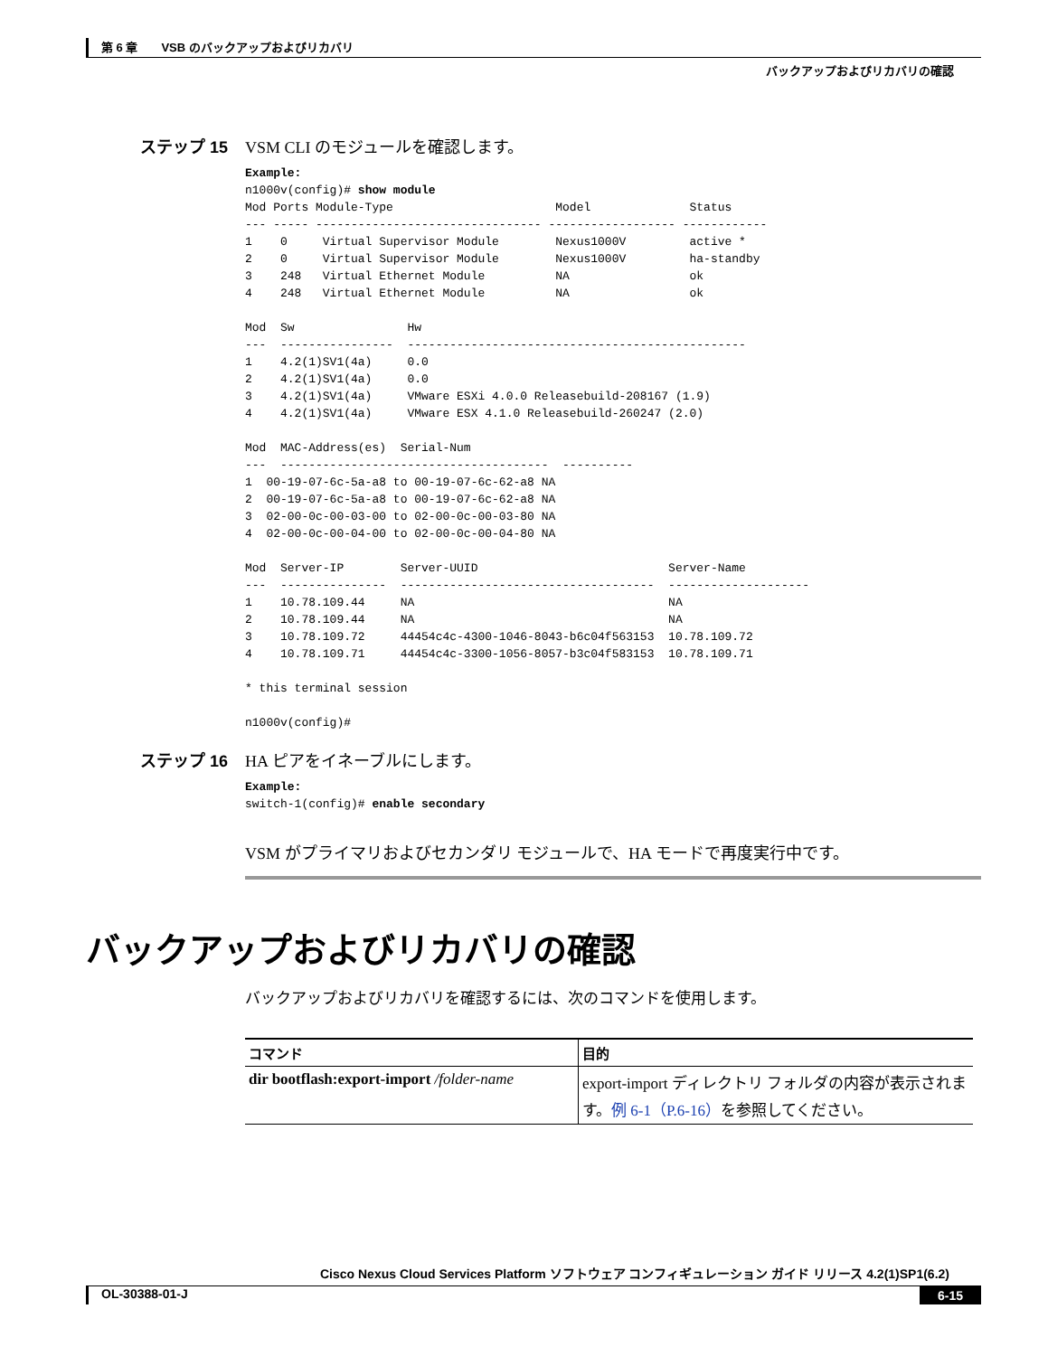第 6 章　　VSB のバックアップおよびリカバリ
バックアップおよびリカバリの確認
ステップ 15 VSM CLI のモジュールを確認します。
Example:
n1000v(config)# show module
Mod Ports Module-Type                       Model              Status
--- ----- -------------------------------- ------------------ ------------
1    0     Virtual Supervisor Module        Nexus1000V         active *
2    0     Virtual Supervisor Module        Nexus1000V         ha-standby
3    248   Virtual Ethernet Module          NA                 ok
4    248   Virtual Ethernet Module          NA                 ok

Mod  Sw                Hw
---  ----------------  ------------------------------------------------
1    4.2(1)SV1(4a)     0.0
2    4.2(1)SV1(4a)     0.0
3    4.2(1)SV1(4a)     VMware ESXi 4.0.0 Releasebuild-208167 (1.9)
4    4.2(1)SV1(4a)     VMware ESX 4.1.0 Releasebuild-260247 (2.0)

Mod  MAC-Address(es)  Serial-Num
---  --------------------------------------  ----------
1  00-19-07-6c-5a-a8 to 00-19-07-6c-62-a8 NA
2  00-19-07-6c-5a-a8 to 00-19-07-6c-62-a8 NA
3  02-00-0c-00-03-00 to 02-00-0c-00-03-80 NA
4  02-00-0c-00-04-00 to 02-00-0c-00-04-80 NA

Mod  Server-IP        Server-UUID                           Server-Name
---  ---------------  ------------------------------------  --------------------
1    10.78.109.44     NA                                    NA
2    10.78.109.44     NA                                    NA
3    10.78.109.72     44454c4c-4300-1046-8043-b6c04f563153  10.78.109.72
4    10.78.109.71     44454c4c-3300-1056-8057-b3c04f583153  10.78.109.71

* this terminal session

n1000v(config)#
ステップ 16 HA ピアをイネーブルにします。
Example:
switch-1(config)# enable secondary
VSM がプライマリおよびセカンダリ モジュールで、HA モードで再度実行中です。
バックアップおよびリカバリの確認
バックアップおよびリカバリを確認するには、次のコマンドを使用します。
| コマンド | 目的 |
| --- | --- |
| dir bootflash:export-import /folder-name | export-import ディレクトリ フォルダの内容が表示されます。 例 6-1（P.6-16） を参照してください。 |
Cisco Nexus Cloud Services Platform ソフトウェア コンフィギュレーション ガイド リリース 4.2(1)SP1(6.2)
OL-30388-01-J 6-15